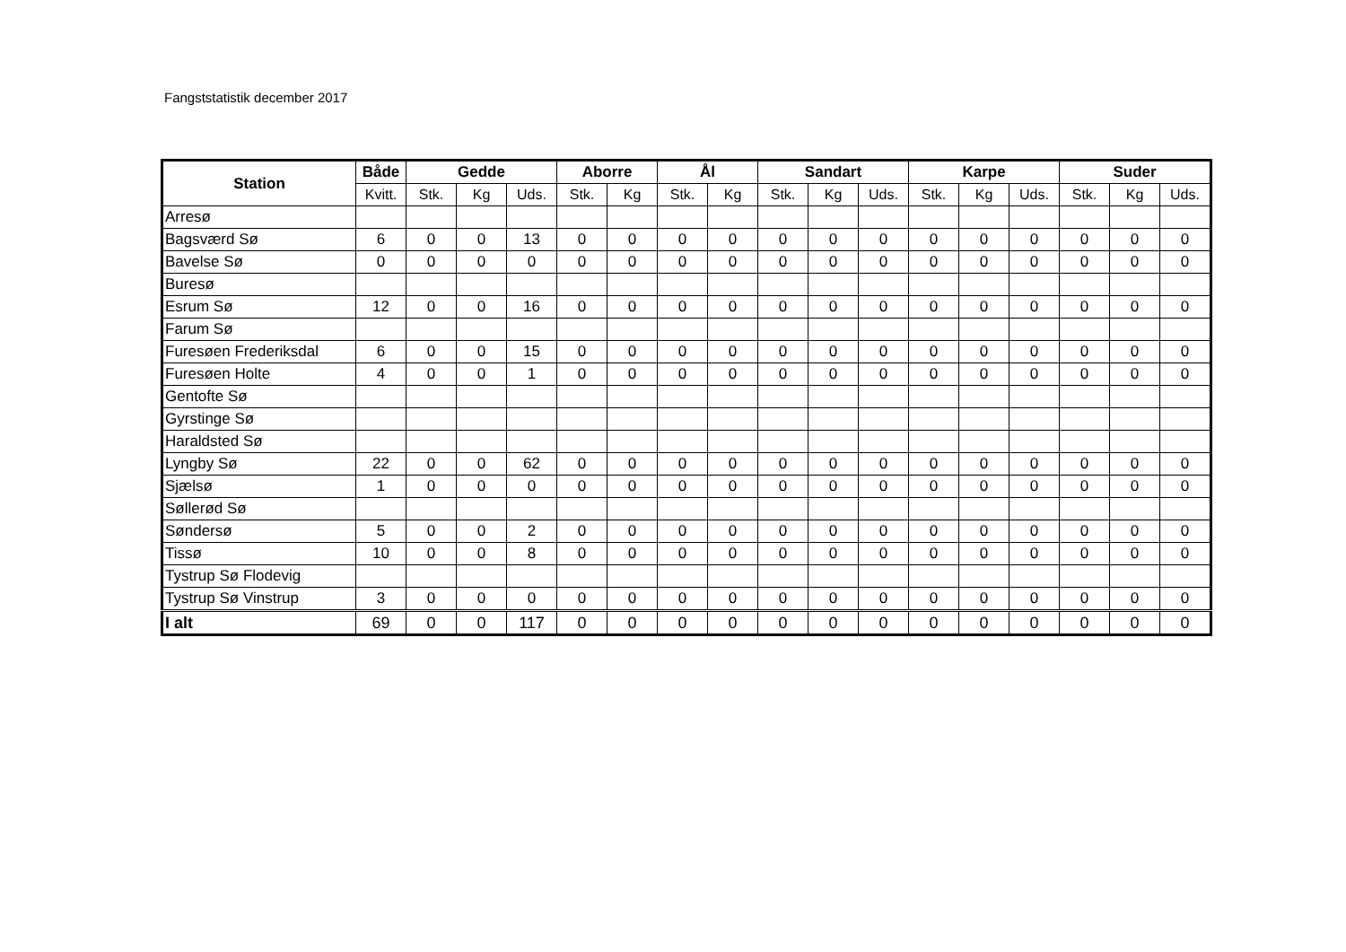Fangststatistik december 2017
| Station | Både | Gedde | | | Aborre | | Ål | | Sandart | | | Karpe | | | Suder | | |
| --- | --- | --- | --- | --- | --- | --- | --- | --- | --- | --- | --- | --- | --- | --- | --- | --- | --- |
| | Kvitt. | Stk. | Kg | Uds. | Stk. | Kg | Stk. | Kg | Stk. | Kg | Uds. | Stk. | Kg | Uds. | Stk. | Kg | Uds. |
| Arresø | | | | | | | | | | | | | | | | | |
| Bagsværd Sø | 6 | 0 | 0 | 13 | 0 | 0 | 0 | 0 | 0 | 0 | 0 | 0 | 0 | 0 | 0 | 0 | 0 |
| Bavelse Sø | 0 | 0 | 0 | 0 | 0 | 0 | 0 | 0 | 0 | 0 | 0 | 0 | 0 | 0 | 0 | 0 | 0 |
| Buresø | | | | | | | | | | | | | | | | | |
| Esrum Sø | 12 | 0 | 0 | 16 | 0 | 0 | 0 | 0 | 0 | 0 | 0 | 0 | 0 | 0 | 0 | 0 | 0 |
| Farum Sø | | | | | | | | | | | | | | | | | |
| Furesøen Frederiksdal | 6 | 0 | 0 | 15 | 0 | 0 | 0 | 0 | 0 | 0 | 0 | 0 | 0 | 0 | 0 | 0 | 0 |
| Furesøen Holte | 4 | 0 | 0 | 1 | 0 | 0 | 0 | 0 | 0 | 0 | 0 | 0 | 0 | 0 | 0 | 0 | 0 |
| Gentofte Sø | | | | | | | | | | | | | | | | | |
| Gyrstinge Sø | | | | | | | | | | | | | | | | | |
| Haraldsted Sø | | | | | | | | | | | | | | | | | |
| Lyngby Sø | 22 | 0 | 0 | 62 | 0 | 0 | 0 | 0 | 0 | 0 | 0 | 0 | 0 | 0 | 0 | 0 | 0 |
| Sjælsø | 1 | 0 | 0 | 0 | 0 | 0 | 0 | 0 | 0 | 0 | 0 | 0 | 0 | 0 | 0 | 0 | 0 |
| Søllerød Sø | | | | | | | | | | | | | | | | | |
| Søndersø | 5 | 0 | 0 | 2 | 0 | 0 | 0 | 0 | 0 | 0 | 0 | 0 | 0 | 0 | 0 | 0 | 0 |
| Tissø | 10 | 0 | 0 | 8 | 0 | 0 | 0 | 0 | 0 | 0 | 0 | 0 | 0 | 0 | 0 | 0 | 0 |
| Tystrup Sø Flodevig | | | | | | | | | | | | | | | | | |
| Tystrup Sø Vinstrup | 3 | 0 | 0 | 0 | 0 | 0 | 0 | 0 | 0 | 0 | 0 | 0 | 0 | 0 | 0 | 0 | 0 |
| I alt | 69 | 0 | 0 | 117 | 0 | 0 | 0 | 0 | 0 | 0 | 0 | 0 | 0 | 0 | 0 | 0 | 0 |